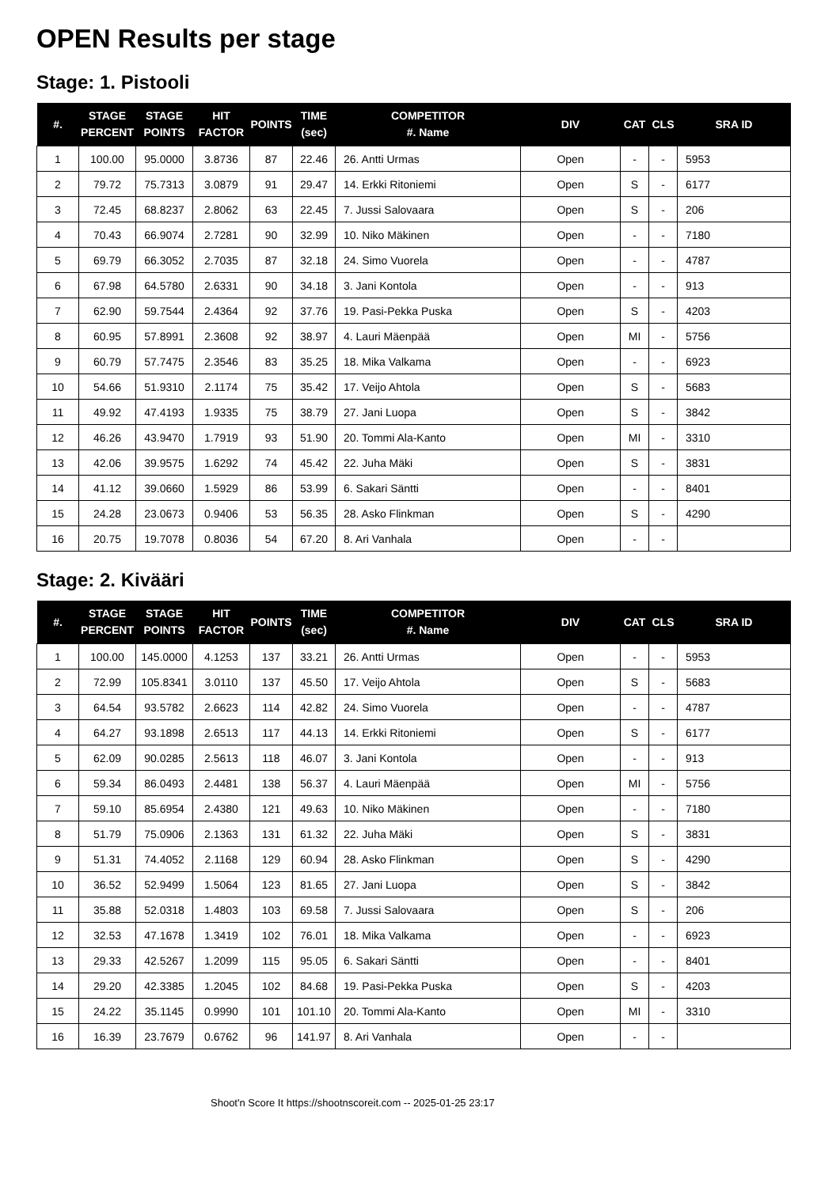OPEN Results per stage
Stage: 1. Pistooli
| #. | STAGE PERCENT | STAGE POINTS | HIT FACTOR | POINTS | TIME (sec) | COMPETITOR #. Name | DIV | CAT | CLS | SRA ID |
| --- | --- | --- | --- | --- | --- | --- | --- | --- | --- | --- |
| 1 | 100.00 | 95.0000 | 3.8736 | 87 | 22.46 | 26. Antti Urmas | Open | - | - | 5953 |
| 2 | 79.72 | 75.7313 | 3.0879 | 91 | 29.47 | 14. Erkki Ritoniemi | Open | S | - | 6177 |
| 3 | 72.45 | 68.8237 | 2.8062 | 63 | 22.45 | 7. Jussi Salovaara | Open | S | - | 206 |
| 4 | 70.43 | 66.9074 | 2.7281 | 90 | 32.99 | 10. Niko Mäkinen | Open | - | - | 7180 |
| 5 | 69.79 | 66.3052 | 2.7035 | 87 | 32.18 | 24. Simo Vuorela | Open | - | - | 4787 |
| 6 | 67.98 | 64.5780 | 2.6331 | 90 | 34.18 | 3. Jani Kontola | Open | - | - | 913 |
| 7 | 62.90 | 59.7544 | 2.4364 | 92 | 37.76 | 19. Pasi-Pekka Puska | Open | S | - | 4203 |
| 8 | 60.95 | 57.8991 | 2.3608 | 92 | 38.97 | 4. Lauri Mäenpää | Open | MI | - | 5756 |
| 9 | 60.79 | 57.7475 | 2.3546 | 83 | 35.25 | 18. Mika Valkama | Open | - | - | 6923 |
| 10 | 54.66 | 51.9310 | 2.1174 | 75 | 35.42 | 17. Veijo Ahtola | Open | S | - | 5683 |
| 11 | 49.92 | 47.4193 | 1.9335 | 75 | 38.79 | 27. Jani Luopa | Open | S | - | 3842 |
| 12 | 46.26 | 43.9470 | 1.7919 | 93 | 51.90 | 20. Tommi Ala-Kanto | Open | MI | - | 3310 |
| 13 | 42.06 | 39.9575 | 1.6292 | 74 | 45.42 | 22. Juha Mäki | Open | S | - | 3831 |
| 14 | 41.12 | 39.0660 | 1.5929 | 86 | 53.99 | 6. Sakari Säntti | Open | - | - | 8401 |
| 15 | 24.28 | 23.0673 | 0.9406 | 53 | 56.35 | 28. Asko Flinkman | Open | S | - | 4290 |
| 16 | 20.75 | 19.7078 | 0.8036 | 54 | 67.20 | 8. Ari Vanhala | Open | - | - | |
Stage: 2. Kivääri
| #. | STAGE PERCENT | STAGE POINTS | HIT FACTOR | POINTS | TIME (sec) | COMPETITOR #. Name | DIV | CAT | CLS | SRA ID |
| --- | --- | --- | --- | --- | --- | --- | --- | --- | --- | --- |
| 1 | 100.00 | 145.0000 | 4.1253 | 137 | 33.21 | 26. Antti Urmas | Open | - | - | 5953 |
| 2 | 72.99 | 105.8341 | 3.0110 | 137 | 45.50 | 17. Veijo Ahtola | Open | S | - | 5683 |
| 3 | 64.54 | 93.5782 | 2.6623 | 114 | 42.82 | 24. Simo Vuorela | Open | - | - | 4787 |
| 4 | 64.27 | 93.1898 | 2.6513 | 117 | 44.13 | 14. Erkki Ritoniemi | Open | S | - | 6177 |
| 5 | 62.09 | 90.0285 | 2.5613 | 118 | 46.07 | 3. Jani Kontola | Open | - | - | 913 |
| 6 | 59.34 | 86.0493 | 2.4481 | 138 | 56.37 | 4. Lauri Mäenpää | Open | MI | - | 5756 |
| 7 | 59.10 | 85.6954 | 2.4380 | 121 | 49.63 | 10. Niko Mäkinen | Open | - | - | 7180 |
| 8 | 51.79 | 75.0906 | 2.1363 | 131 | 61.32 | 22. Juha Mäki | Open | S | - | 3831 |
| 9 | 51.31 | 74.4052 | 2.1168 | 129 | 60.94 | 28. Asko Flinkman | Open | S | - | 4290 |
| 10 | 36.52 | 52.9499 | 1.5064 | 123 | 81.65 | 27. Jani Luopa | Open | S | - | 3842 |
| 11 | 35.88 | 52.0318 | 1.4803 | 103 | 69.58 | 7. Jussi Salovaara | Open | S | - | 206 |
| 12 | 32.53 | 47.1678 | 1.3419 | 102 | 76.01 | 18. Mika Valkama | Open | - | - | 6923 |
| 13 | 29.33 | 42.5267 | 1.2099 | 115 | 95.05 | 6. Sakari Säntti | Open | - | - | 8401 |
| 14 | 29.20 | 42.3385 | 1.2045 | 102 | 84.68 | 19. Pasi-Pekka Puska | Open | S | - | 4203 |
| 15 | 24.22 | 35.1145 | 0.9990 | 101 | 101.10 | 20. Tommi Ala-Kanto | Open | MI | - | 3310 |
| 16 | 16.39 | 23.7679 | 0.6762 | 96 | 141.97 | 8. Ari Vanhala | Open | - | - | |
Shoot'n Score It https://shootnscoreit.com -- 2025-01-25 23:17